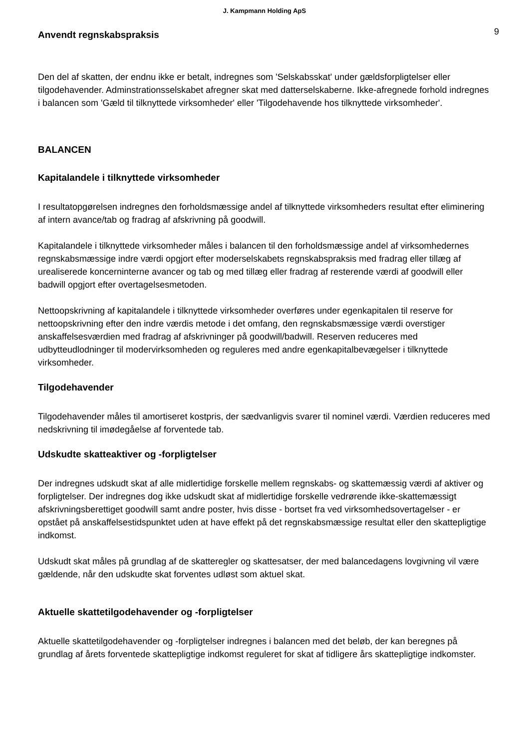J. Kampmann Holding ApS
Anvendt regnskabspraksis
9
Den del af skatten, der endnu ikke er betalt, indregnes som 'Selskabsskat' under gældsforpligtelser eller tilgodehavender. Adminstrationsselskabet afregner skat med datterselskaberne. Ikke-afregnede forhold indregnes i balancen som 'Gæld til tilknyttede virksomheder' eller 'Tilgodehavende hos tilknyttede virksomheder'.
BALANCEN
Kapitalandele i tilknyttede virksomheder
I resultatopgørelsen indregnes den forholdsmæssige andel af tilknyttede virksomheders resultat efter eliminering af intern avance/tab og fradrag af afskrivning på goodwill.
Kapitalandele i tilknyttede virksomheder måles i balancen til den forholdsmæssige andel af virksomhedernes regnskabsmæssige indre værdi opgjort efter moderselskabets regnskabspraksis med fradrag eller tillæg af urealiserede koncerninterne avancer og tab og med tillæg eller fradrag af resterende værdi af goodwill eller badwill opgjort efter overtagelsesmetoden.
Nettoopskrivning af kapitalandele i tilknyttede virksomheder overføres under egenkapitalen til reserve for nettoopskrivning efter den indre værdis metode i det omfang, den regnskabsmæssige værdi overstiger anskaffelsesværdien med fradrag af afskrivninger på goodwill/badwill. Reserven reduceres med udbytteudlodninger til modervirksomheden og reguleres med andre egenkapitalbevægelser i tilknyttede virksomheder.
Tilgodehavender
Tilgodehavender måles til amortiseret kostpris, der sædvanligvis svarer til nominel værdi. Værdien reduceres med nedskrivning til imødegåelse af forventede tab.
Udskudte skatteaktiver og -forpligtelser
Der indregnes udskudt skat af alle midlertidige forskelle mellem regnskabs- og skattemæssig værdi af aktiver og forpligtelser. Der indregnes dog ikke udskudt skat af midlertidige forskelle vedrørende ikke-skattemæssigt afskrivningsberettiget goodwill samt andre poster, hvis disse - bortset fra ved virksomhedsovertagelser - er opstået på anskaffelsestidspunktet uden at have effekt på det regnskabsmæssige resultat eller den skattepligtige indkomst.
Udskudt skat måles på grundlag af de skatteregler og skattesatser, der med balancedagens lovgivning vil være gældende, når den udskudte skat forventes udløst som aktuel skat.
Aktuelle skattetilgodehavender og -forpligtelser
Aktuelle skattetilgodehavender og -forpligtelser indregnes i balancen med det beløb, der kan beregnes på grundlag af årets forventede skattepligtige indkomst reguleret for skat af tidligere års skattepligtige indkomster.